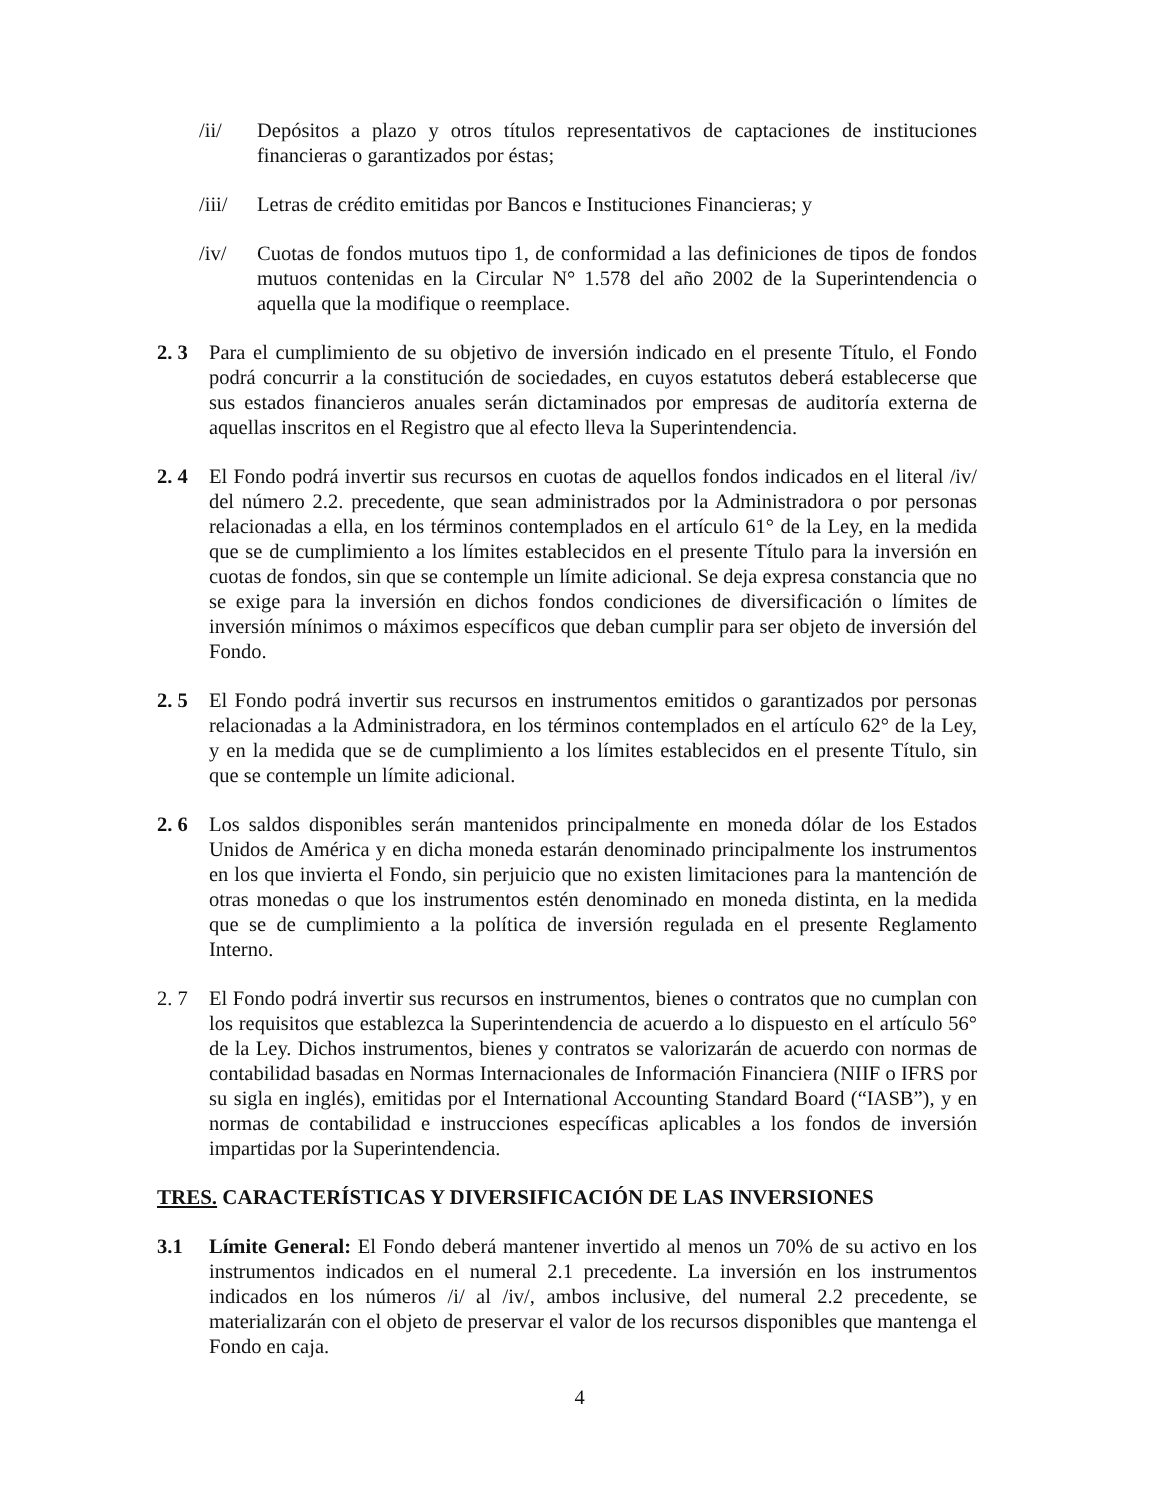/ii/ Depósitos a plazo y otros títulos representativos de captaciones de instituciones financieras o garantizados por éstas;
/iii/
Letras de crédito emitidas por Bancos e Instituciones Financieras; y
/iv/ Cuotas de fondos mutuos tipo 1, de conformidad a las definiciones de tipos de fondos mutuos contenidas en la Circular N° 1.578 del año 2002 de la Superintendencia o aquella que la modifique o reemplace.
2. 3 Para el cumplimiento de su objetivo de inversión indicado en el presente Título, el Fondo podrá concurrir a la constitución de sociedades, en cuyos estatutos deberá establecerse que sus estados financieros anuales serán dictaminados por empresas de auditoría externa de aquellas inscritos en el Registro que al efecto lleva la Superintendencia.
2. 4 El Fondo podrá invertir sus recursos en cuotas de aquellos fondos indicados en el literal /iv/ del número 2.2. precedente, que sean administrados por la Administradora o por personas relacionadas a ella, en los términos contemplados en el artículo 61° de la Ley, en la medida que se de cumplimiento a los límites establecidos en el presente Título para la inversión en cuotas de fondos, sin que se contemple un límite adicional. Se deja expresa constancia que no se exige para la inversión en dichos fondos condiciones de diversificación o límites de inversión mínimos o máximos específicos que deban cumplir para ser objeto de inversión del Fondo.
2. 5 El Fondo podrá invertir sus recursos en instrumentos emitidos o garantizados por personas relacionadas a la Administradora, en los términos contemplados en el artículo 62° de la Ley, y en la medida que se de cumplimiento a los límites establecidos en el presente Título, sin que se contemple un límite adicional.
2. 6 Los saldos disponibles serán mantenidos principalmente en moneda dólar de los Estados Unidos de América y en dicha moneda estarán denominado principalmente los instrumentos en los que invierta el Fondo, sin perjuicio que no existen limitaciones para la mantención de otras monedas o que los instrumentos estén denominado en moneda distinta, en la medida que se de cumplimiento a la política de inversión regulada en el presente Reglamento Interno.
2. 7 El Fondo podrá invertir sus recursos en instrumentos, bienes o contratos que no cumplan con los requisitos que establezca la Superintendencia de acuerdo a lo dispuesto en el artículo 56° de la Ley. Dichos instrumentos, bienes y contratos se valorizarán de acuerdo con normas de contabilidad basadas en Normas Internacionales de Información Financiera (NIIF o IFRS por su sigla en inglés), emitidas por el International Accounting Standard Board (“IASB”), y en normas de contabilidad e instrucciones específicas aplicables a los fondos de inversión impartidas por la Superintendencia.
TRES. CARACTERÍSTICAS Y DIVERSIFICACIÓN DE LAS INVERSIONES
3.1 Límite General: El Fondo deberá mantener invertido al menos un 70% de su activo en los instrumentos indicados en el numeral 2.1 precedente. La inversión en los instrumentos indicados en los números /i/ al /iv/, ambos inclusive, del numeral 2.2 precedente, se materializarán con el objeto de preservar el valor de los recursos disponibles que mantenga el Fondo en caja.
4